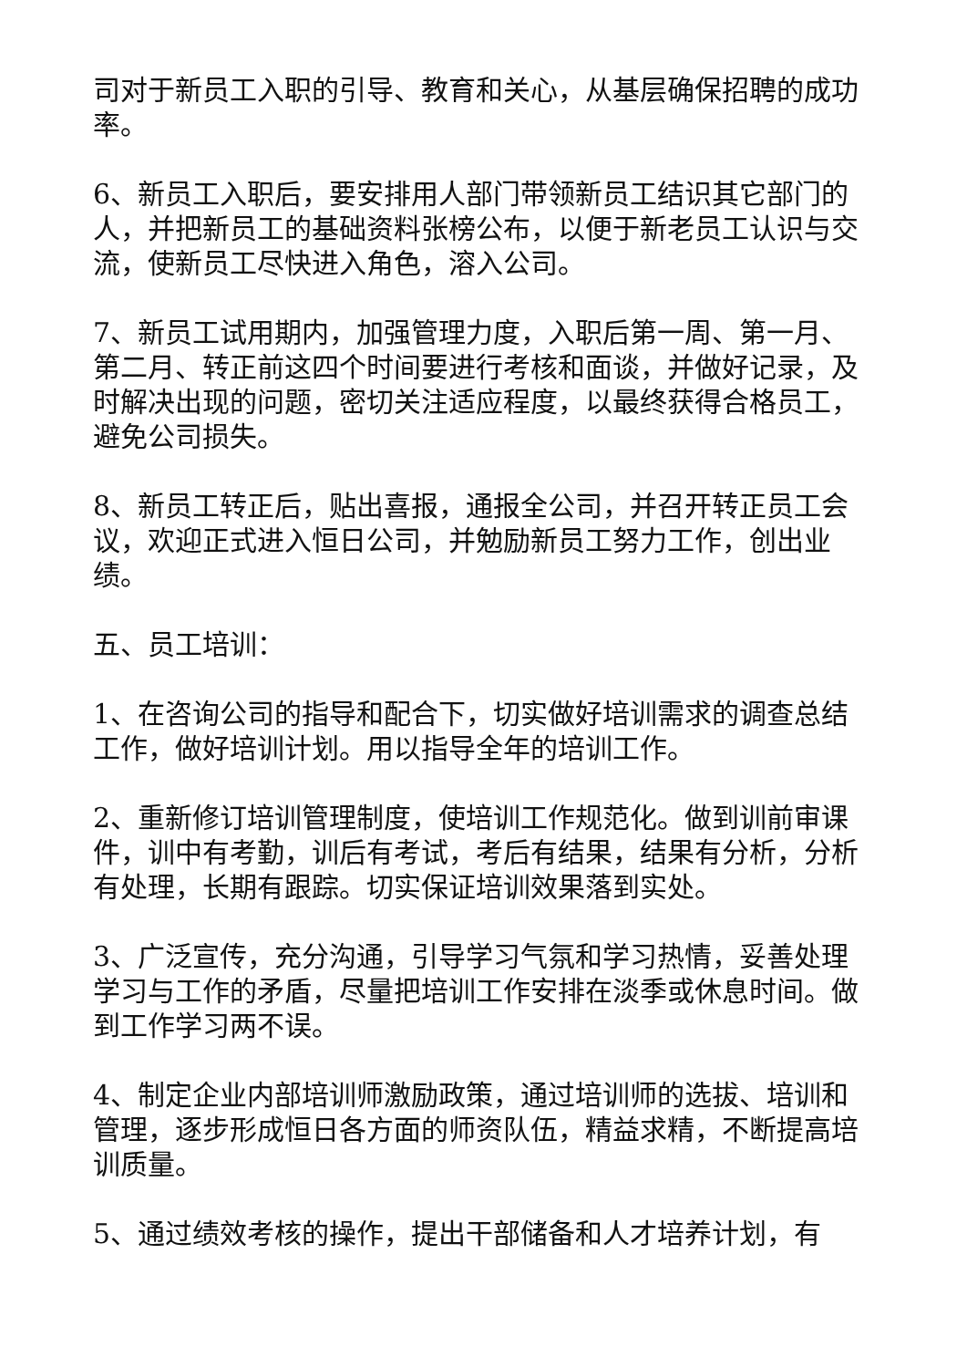司对于新员工入职的引导、教育和关心，从基层确保招聘的成功率。
6、新员工入职后，要安排用人部门带领新员工结识其它部门的人，并把新员工的基础资料张榜公布，以便于新老员工认识与交流，使新员工尽快进入角色，溶入公司。
7、新员工试用期内，加强管理力度，入职后第一周、第一月、第二月、转正前这四个时间要进行考核和面谈，并做好记录，及时解决出现的问题，密切关注适应程度，以最终获得合格员工，避免公司损失。
8、新员工转正后，贴出喜报，通报全公司，并召开转正员工会议，欢迎正式进入恒日公司，并勉励新员工努力工作，创出业绩。
五、员工培训：
1、在咨询公司的指导和配合下，切实做好培训需求的调查总结工作，做好培训计划。用以指导全年的培训工作。
2、重新修订培训管理制度，使培训工作规范化。做到训前审课件，训中有考勤，训后有考试，考后有结果，结果有分析，分析有处理，长期有跟踪。切实保证培训效果落到实处。
3、广泛宣传，充分沟通，引导学习气氛和学习热情，妥善处理学习与工作的矛盾，尽量把培训工作安排在淡季或休息时间。做到工作学习两不误。
4、制定企业内部培训师激励政策，通过培训师的选拔、培训和管理，逐步形成恒日各方面的师资队伍，精益求精，不断提高培训质量。
5、通过绩效考核的操作，提出干部储备和人才培养计划，有